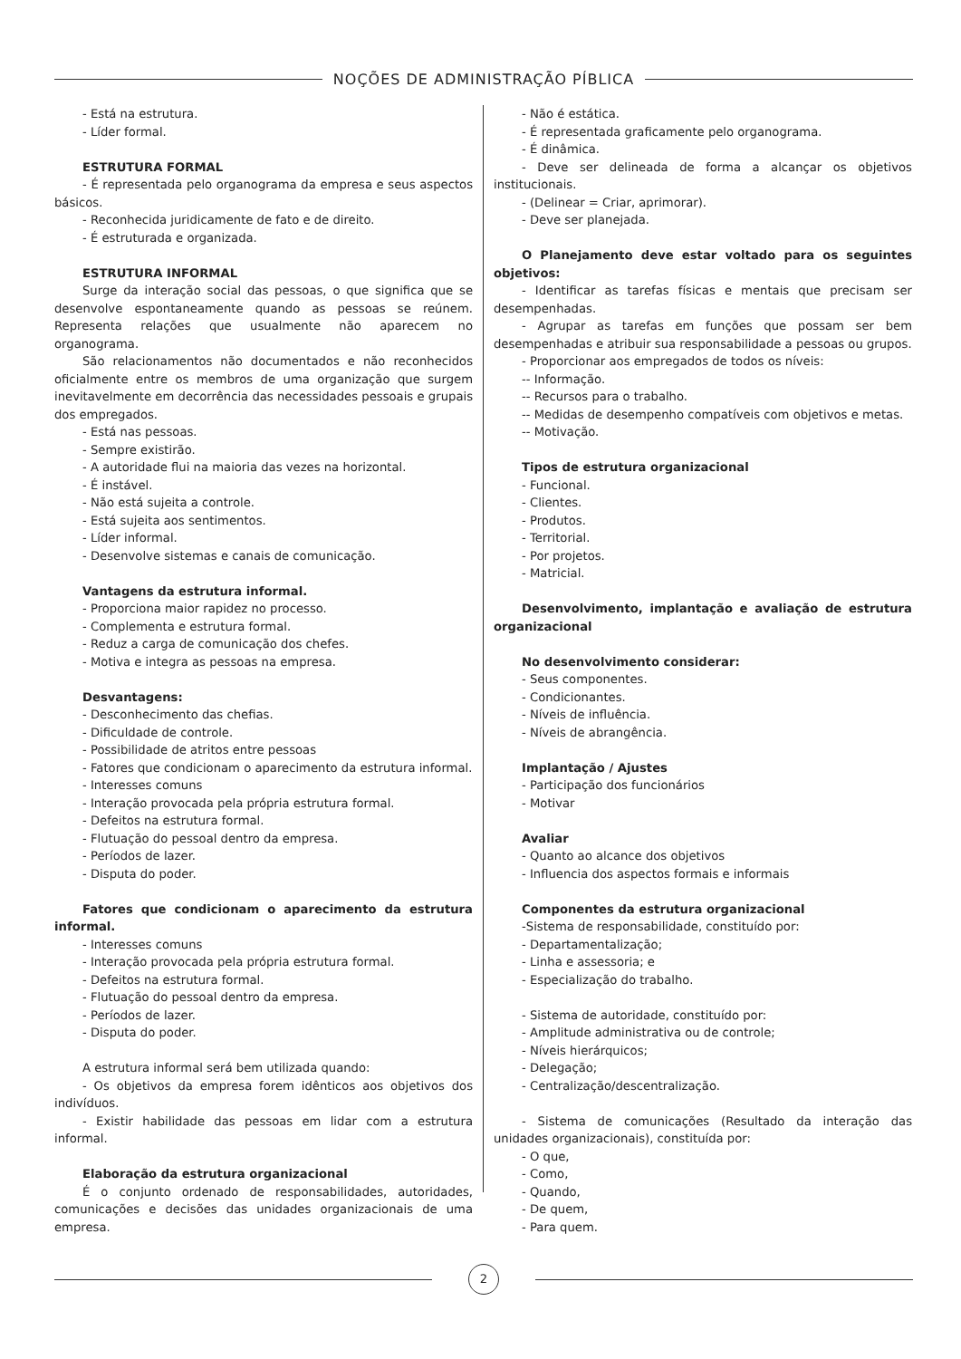NOÇÕES DE ADMINISTRAÇÃO PÍBLICA
- Está na estrutura.
- Líder formal.
ESTRUTURA FORMAL
- É representada pelo organograma da empresa e seus aspectos básicos.
- Reconhecida juridicamente de fato e de direito.
- É estruturada e organizada.
ESTRUTURA INFORMAL
Surge da interação social das pessoas, o que significa que se desenvolve espontaneamente quando as pessoas se reúnem. Representa relações que usualmente não aparecem no organograma.
São relacionamentos não documentados e não reconhecidos oficialmente entre os membros de uma organização que surgem inevitavelmente em decorrência das necessidades pessoais e grupais dos empregados.
- Está nas pessoas.
- Sempre existirão.
- A autoridade flui na maioria das vezes na horizontal.
- É instável.
- Não está sujeita a controle.
- Está sujeita aos sentimentos.
- Líder informal.
- Desenvolve sistemas e canais de comunicação.
Vantagens da estrutura informal.
- Proporciona maior rapidez no processo.
- Complementa e estrutura formal.
- Reduz a carga de comunicação dos chefes.
- Motiva e integra as pessoas na empresa.
Desvantagens:
- Desconhecimento das chefias.
- Dificuldade de controle.
- Possibilidade de atritos entre pessoas
- Fatores que condicionam o aparecimento da estrutura informal.
- Interesses comuns
- Interação provocada pela própria estrutura formal.
- Defeitos na estrutura formal.
- Flutuação do pessoal dentro da empresa.
- Períodos de lazer.
- Disputa do poder.
Fatores que condicionam o aparecimento da estrutura informal.
- Interesses comuns
- Interação provocada pela própria estrutura formal.
- Defeitos na estrutura formal.
- Flutuação do pessoal dentro da empresa.
- Períodos de lazer.
- Disputa do poder.
A estrutura informal será bem utilizada quando:
- Os objetivos da empresa forem idênticos aos objetivos dos indivíduos.
- Existir habilidade das pessoas em lidar com a estrutura informal.
Elaboração da estrutura organizacional
É o conjunto ordenado de responsabilidades, autoridades, comunicações e decisões das unidades organizacionais de uma empresa.
- Não é estática.
- É representada graficamente pelo organograma.
- É dinâmica.
- Deve ser delineada de forma a alcançar os objetivos institucionais.
- (Delinear = Criar, aprimorar).
- Deve ser planejada.
O Planejamento deve estar voltado para os seguintes objetivos:
- Identificar as tarefas físicas e mentais que precisam ser desempenhadas.
- Agrupar as tarefas em funções que possam ser bem desempenhadas e atribuir sua responsabilidade a pessoas ou grupos.
- Proporcionar aos empregados de todos os níveis:
-- Informação.
-- Recursos para o trabalho.
-- Medidas de desempenho compatíveis com objetivos e metas.
-- Motivação.
Tipos de estrutura organizacional
- Funcional.
- Clientes.
- Produtos.
- Territorial.
- Por projetos.
- Matricial.
Desenvolvimento, implantação e avaliação de estrutura organizacional
No desenvolvimento considerar:
- Seus componentes.
- Condicionantes.
- Níveis de influência.
- Níveis de abrangência.
Implantação / Ajustes
- Participação dos funcionários
- Motivar
Avaliar
- Quanto ao alcance dos objetivos
- Influencia dos aspectos formais e informais
Componentes da estrutura organizacional
-Sistema de responsabilidade, constituído por:
- Departamentalização;
- Linha e assessoria; e
- Especialização do trabalho.
- Sistema de autoridade, constituído por:
- Amplitude administrativa ou de controle;
- Níveis hierárquicos;
- Delegação;
- Centralização/descentralização.
- Sistema de comunicações (Resultado da interação das unidades organizacionais), constituída por:
- O que,
- Como,
- Quando,
- De quem,
- Para quem.
2